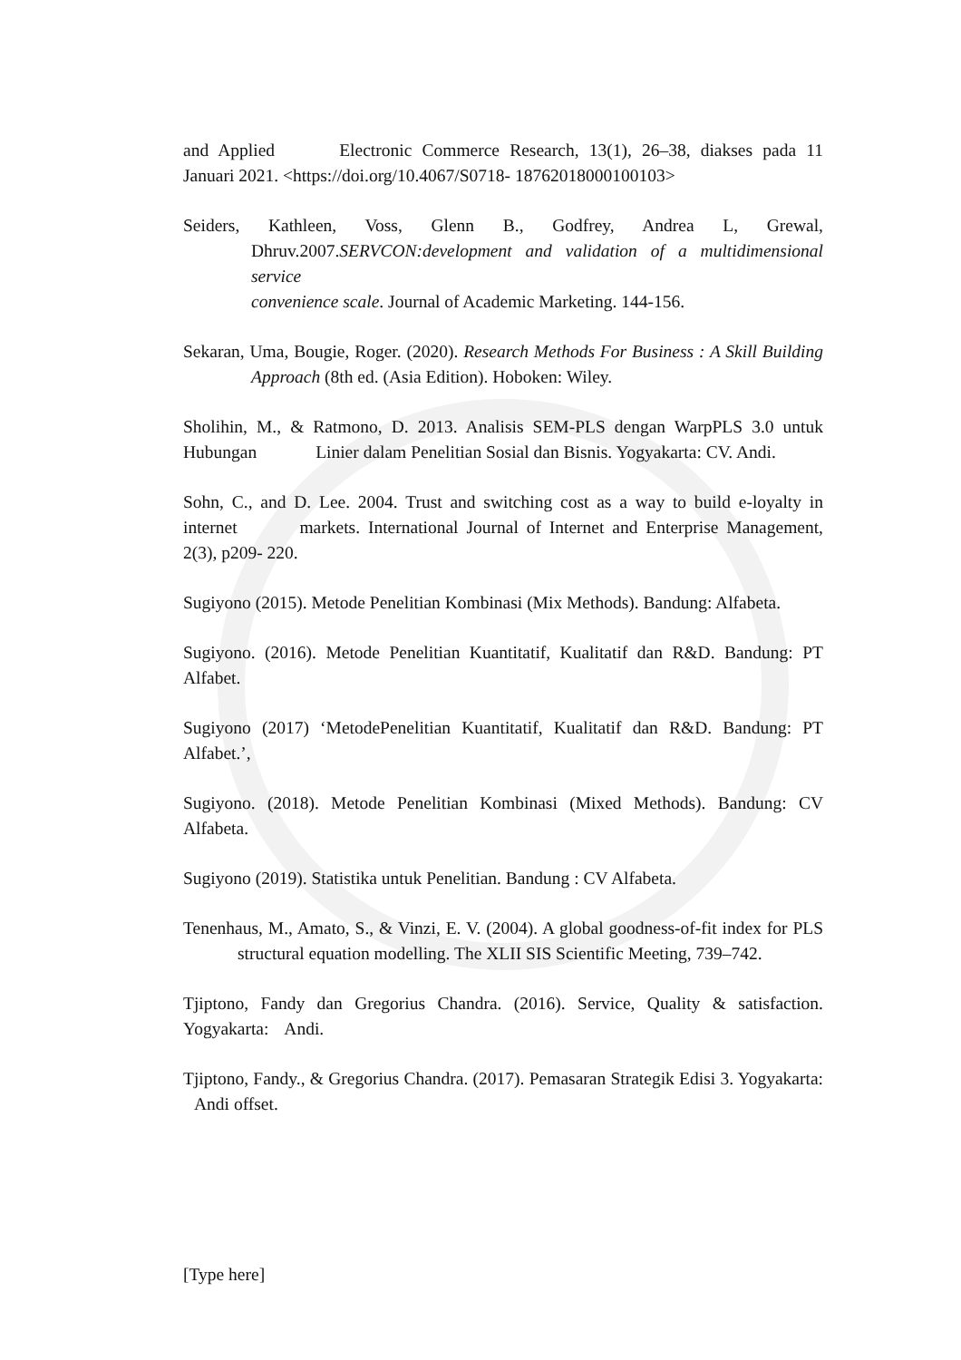and Applied Electronic Commerce Research, 13(1), 26–38, diakses pada 11 Januari 2021. <https://doi.org/10.4067/S0718- 18762018000100103>
Seiders, Kathleen, Voss, Glenn B., Godfrey, Andrea L, Grewal, Dhruv.2007.SERVCON:development and validation of a multidimensional service
convenience scale. Journal of Academic Marketing. 144-156.
Sekaran, Uma, Bougie, Roger. (2020). Research Methods For Business : A Skill Building Approach (8th ed. (Asia Edition). Hoboken: Wiley.
Sholihin, M., & Ratmono, D. 2013. Analisis SEM-PLS dengan WarpPLS 3.0 untuk Hubungan Linier dalam Penelitian Sosial dan Bisnis. Yogyakarta: CV. Andi.
Sohn, C., and D. Lee. 2004. Trust and switching cost as a way to build e-loyalty in internet markets. International Journal of Internet and Enterprise Management, 2(3), p209- 220.
Sugiyono (2015). Metode Penelitian Kombinasi (Mix Methods). Bandung: Alfabeta.
Sugiyono. (2016). Metode Penelitian Kuantitatif, Kualitatif dan R&D. Bandung: PT Alfabet.
Sugiyono (2017) ‘MetodePenelitian Kuantitatif, Kualitatif dan R&D. Bandung: PT Alfabet.’,
Sugiyono. (2018). Metode Penelitian Kombinasi (Mixed Methods). Bandung: CV Alfabeta.
Sugiyono (2019). Statistika untuk Penelitian. Bandung : CV Alfabeta.
Tenenhaus, M., Amato, S., & Vinzi, E. V. (2004). A global goodness-of-fit index for PLS structural equation modelling. The XLII SIS Scientific Meeting, 739–742.
Tjiptono, Fandy dan Gregorius Chandra. (2016). Service, Quality & satisfaction. Yogyakarta: Andi.
Tjiptono, Fandy., & Gregorius Chandra. (2017). Pemasaran Strategik Edisi 3. Yogyakarta: Andi offset.
[Type here]